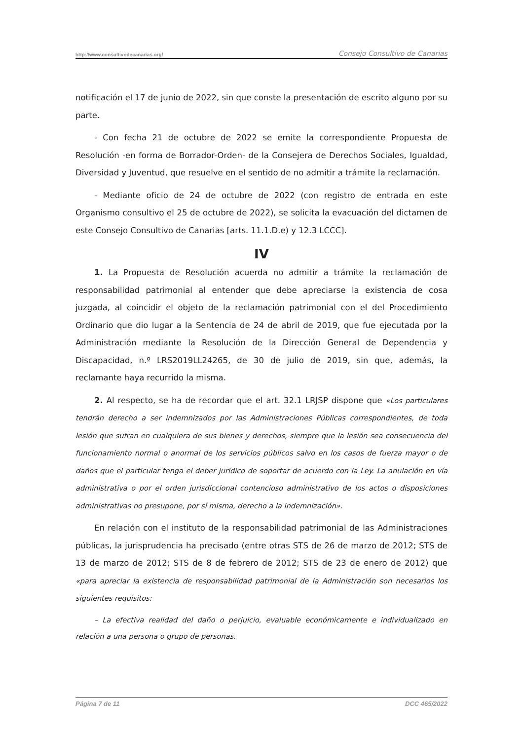http://www.consultivodecanarias.org/ Consejo Consultivo de Canarias
notificación el 17 de junio de 2022, sin que conste la presentación de escrito alguno por su parte.
- Con fecha 21 de octubre de 2022 se emite la correspondiente Propuesta de Resolución -en forma de Borrador-Orden- de la Consejera de Derechos Sociales, Igualdad, Diversidad y Juventud, que resuelve en el sentido de no admitir a trámite la reclamación.
- Mediante oficio de 24 de octubre de 2022 (con registro de entrada en este Organismo consultivo el 25 de octubre de 2022), se solicita la evacuación del dictamen de este Consejo Consultivo de Canarias [arts. 11.1.D.e) y 12.3 LCCC].
IV
1. La Propuesta de Resolución acuerda no admitir a trámite la reclamación de responsabilidad patrimonial al entender que debe apreciarse la existencia de cosa juzgada, al coincidir el objeto de la reclamación patrimonial con el del Procedimiento Ordinario que dio lugar a la Sentencia de 24 de abril de 2019, que fue ejecutada por la Administración mediante la Resolución de la Dirección General de Dependencia y Discapacidad, n.º LRS2019LL24265, de 30 de julio de 2019, sin que, además, la reclamante haya recurrido la misma.
2. Al respecto, se ha de recordar que el art. 32.1 LRJSP dispone que «Los particulares tendrán derecho a ser indemnizados por las Administraciones Públicas correspondientes, de toda lesión que sufran en cualquiera de sus bienes y derechos, siempre que la lesión sea consecuencia del funcionamiento normal o anormal de los servicios públicos salvo en los casos de fuerza mayor o de daños que el particular tenga el deber jurídico de soportar de acuerdo con la Ley. La anulación en vía administrativa o por el orden jurisdiccional contencioso administrativo de los actos o disposiciones administrativas no presupone, por sí misma, derecho a la indemnización».
En relación con el instituto de la responsabilidad patrimonial de las Administraciones públicas, la jurisprudencia ha precisado (entre otras STS de 26 de marzo de 2012; STS de 13 de marzo de 2012; STS de 8 de febrero de 2012; STS de 23 de enero de 2012) que «para apreciar la existencia de responsabilidad patrimonial de la Administración son necesarios los siguientes requisitos:
– La efectiva realidad del daño o perjuicio, evaluable económicamente e individualizado en relación a una persona o grupo de personas.
Página 7 de 11 DCC 465/2022